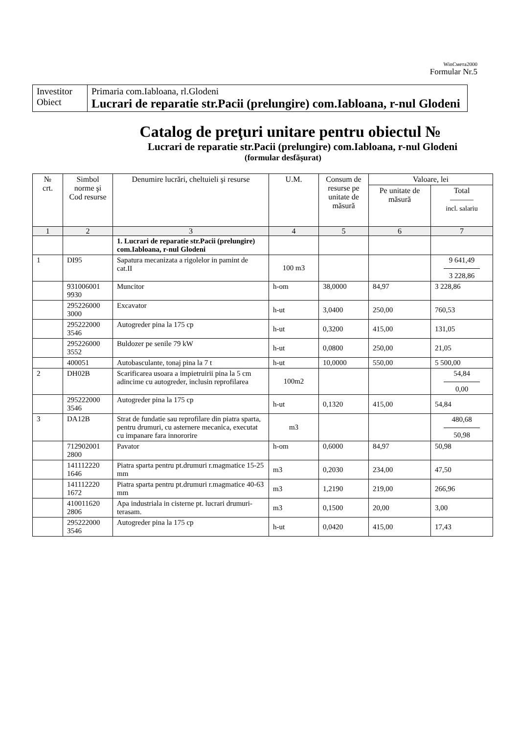WinСмета2000
Formular Nr.5
| Investitor Obiect | Primaria com.Iabloana, rl.Glodeni Lucrari de reparatie str.Pacii (prelungire) com.Iabloana, r-nul Glodeni |
Catalog de preţuri unitare pentru obiectul №
Lucrari de reparatie str.Pacii (prelungire) com.Iabloana, r-nul Glodeni
(formular desfăşurat)
| № crt. | Simbol norme şi Cod resurse | Denumire lucrări, cheltuieli şi resurse | U.M. | Consum de resurse pe unitate de măsură | Valoare, lei | |
| --- | --- | --- | --- | --- | --- | --- |
| | | | | | Pe unitate de măsură | Total ——— incl. salariu |
| 1 | 2 | 3 | 4 | 5 | 6 | 7 |
| | | 1. Lucrari de reparatie str.Pacii (prelungire) com.Iabloana, r-nul Glodeni | | | | |
| 1 | DI95 | Sapatura mecanizata a rigolelor in pamint de cat.II | 100 m3 | | | 9 641,49 3 228,86 |
| | 931006001 9930 | Muncitor | h-om | 38,0000 | 84,97 | 3 228,86 |
| | 295226000 3000 | Excavator | h-ut | 3,0400 | 250,00 | 760,53 |
| | 295222000 3546 | Autogreder pina la 175 cp | h-ut | 0,3200 | 415,00 | 131,05 |
| | 295226000 3552 | Buldozer pe senile 79 kW | h-ut | 0,0800 | 250,00 | 21,05 |
| | 400051 | Autobasculante, tonaj pina la 7 t | h-ut | 10,0000 | 550,00 | 5 500,00 |
| 2 | DH02B | Scarificarea usoara a impietruirii pina la 5 cm adincime cu autogreder, inclusin reprofilarea | 100m2 | | | 54,84 0,00 |
| | 295222000 3546 | Autogreder pina la 175 cp | h-ut | 0,1320 | 415,00 | 54,84 |
| 3 | DA12B | Strat de fundatie sau reprofilare din piatra sparta, pentru drumuri, cu asternere mecanica, executat cu impanare fara innororire | m3 | | | 480,68 50,98 |
| | 712902001 2800 | Pavator | h-om | 0,6000 | 84,97 | 50,98 |
| | 141112220 1646 | Piatra sparta pentru pt.drumuri r.magmatice 15-25 mm | m3 | 0,2030 | 234,00 | 47,50 |
| | 141112220 1672 | Piatra sparta pentru pt.drumuri r.magmatice 40-63 mm | m3 | 1,2190 | 219,00 | 266,96 |
| | 410011620 2806 | Apa industriala in cisterne pt. lucrari drumuri-terasam. | m3 | 0,1500 | 20,00 | 3,00 |
| | 295222000 3546 | Autogreder pina la 175 cp | h-ut | 0,0420 | 415,00 | 17,43 |